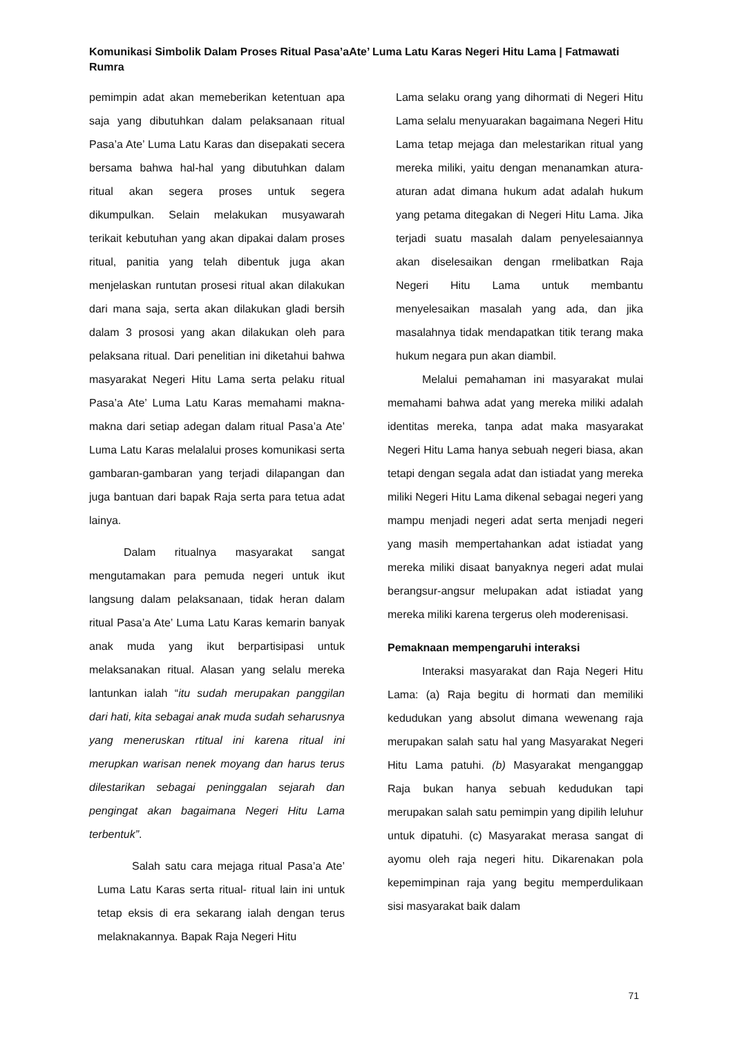Komunikasi Simbolik Dalam Proses Ritual Pasa’aAte’ Luma Latu Karas Negeri Hitu Lama | Fatmawati Rumra
pemimpin adat akan memeberikan ketentuan apa saja yang dibutuhkan dalam pelaksanaan ritual Pasa’a Ate’ Luma Latu Karas dan disepakati secera bersama bahwa hal-hal yang dibutuhkan dalam ritual akan segera proses untuk segera dikumpulkan. Selain melakukan musyawarah terikait kebutuhan yang akan dipakai dalam proses ritual, panitia yang telah dibentuk juga akan menjelaskan runtutan prosesi ritual akan dilakukan dari mana saja, serta akan dilakukan gladi bersih dalam 3 prososi yang akan dilakukan oleh para pelaksana ritual. Dari penelitian ini diketahui bahwa masyarakat Negeri Hitu Lama serta pelaku ritual Pasa’a Ate’ Luma Latu Karas memahami makna-makna dari setiap adegan dalam ritual Pasa’a Ate’ Luma Latu Karas melalalui proses komunikasi serta gambaran-gambaran yang terjadi dilapangan dan juga bantuan dari bapak Raja serta para tetua adat lainya.
Dalam ritualnya masyarakat sangat mengutamakan para pemuda negeri untuk ikut langsung dalam pelaksanaan, tidak heran dalam ritual Pasa’a Ate’ Luma Latu Karas kemarin banyak anak muda yang ikut berpartisipasi untuk melaksanakan ritual. Alasan yang selalu mereka lantunkan ialah “itu sudah merupakan panggilan dari hati, kita sebagai anak muda sudah seharusnya yang meneruskan rtitual ini karena ritual ini merupkan warisan nenek moyang dan harus terus dilestarikan sebagai peninggalan sejarah dan pengingat akan bagaimana Negeri Hitu Lama terbentuk”.
Salah satu cara mejaga ritual Pasa’a Ate’ Luma Latu Karas serta ritual- ritual lain ini untuk tetap eksis di era sekarang ialah dengan terus melaknakannya. Bapak Raja Negeri Hitu
Lama selaku orang yang dihormati di Negeri Hitu Lama selalu menyuarakan bagaimana Negeri Hitu Lama tetap mejaga dan melestarikan ritual yang mereka miliki, yaitu dengan menanamkan atura-aturan adat dimana hukum adat adalah hukum yang petama ditegakan di Negeri Hitu Lama. Jika terjadi suatu masalah dalam penyelesaiannya akan diselesaikan dengan rmelibatkan Raja Negeri Hitu Lama untuk membantu menyelesaikan masalah yang ada, dan jika masalahnya tidak mendapatkan titik terang maka hukum negara pun akan diambil.
Melalui pemahaman ini masyarakat mulai memahami bahwa adat yang mereka miliki adalah identitas mereka, tanpa adat maka masyarakat Negeri Hitu Lama hanya sebuah negeri biasa, akan tetapi dengan segala adat dan istiadat yang mereka miliki Negeri Hitu Lama dikenal sebagai negeri yang mampu menjadi negeri adat serta menjadi negeri yang masih mempertahankan adat istiadat yang mereka miliki disaat banyaknya negeri adat mulai berangsur-angsur melupakan adat istiadat yang mereka miliki karena tergerus oleh moderenisasi.
Pemaknaan mempengaruhi interaksi
Interaksi masyarakat dan Raja Negeri Hitu Lama: (a) Raja begitu di hormati dan memiliki kedudukan yang absolut dimana wewenang raja merupakan salah satu hal yang Masyarakat Negeri Hitu Lama patuhi. (b) Masyarakat menganggap Raja bukan hanya sebuah kedudukan tapi merupakan salah satu pemimpin yang dipilih leluhur untuk dipatuhi. (c) Masyarakat merasa sangat di ayomu oleh raja negeri hitu. Dikarenakan pola kepemimpinan raja yang begitu memperdulikaan sisi masyarakat baik dalam
71